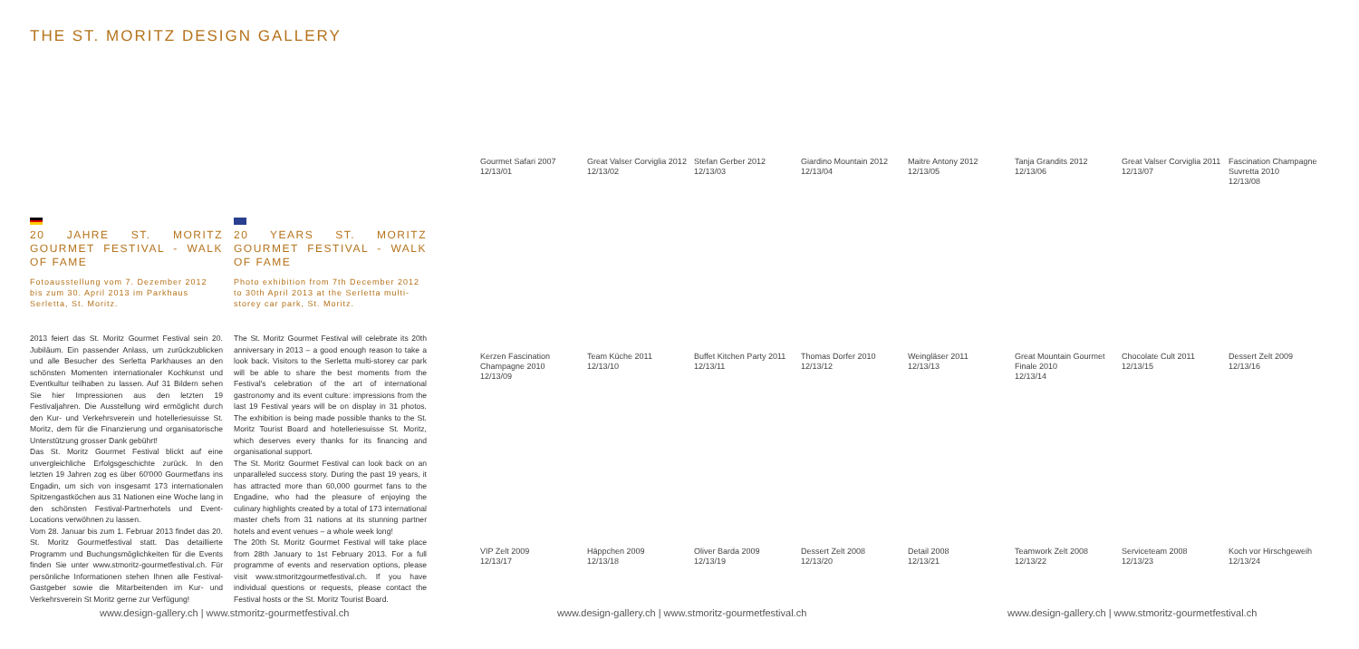THE ST. MORITZ DESIGN GALLERY
20 JAHRE ST. MORITZ GOURMET FESTIVAL - WALK OF FAME
Fotoausstellung vom 7. Dezember 2012 bis zum 30. April 2013 im Parkhaus Serletta, St. Moritz.
2013 feiert das St. Moritz Gourmet Festival sein 20. Jubiläum. Ein passender Anlass, um zurückzublicken und alle Besucher des Serletta Parkhauses an den schönsten Momenten internationaler Kochkunst und Eventkultur teilhaben zu lassen. Auf 31 Bildern sehen Sie hier Impressionen aus den letzten 19 Festivaljahren. Die Ausstellung wird ermöglicht durch den Kur- und Verkehrsverein und hotelleriesuisse St. Moritz, dem für die Finanzierung und organisatorische Unterstützung grosser Dank gebührt!
Das St. Moritz Gourmet Festival blickt auf eine unvergleichliche Erfolgsgeschichte zurück. In den letzten 19 Jahren zog es über 60'000 Gourmetfans ins Engadin, um sich von insgesamt 173 internationalen Spitzengastköchen aus 31 Nationen eine Woche lang in den schönsten Festival-Partnerhotels und Event-Locations verwöhnen zu lassen.
Vom 28. Januar bis zum 1. Februar 2013 findet das 20. St. Moritz Gourmetfestival statt. Das detaillierte Programm und Buchungsmöglichkeiten für die Events finden Sie unter www.stmoritz-gourmetfestival.ch. Für persönliche Informationen stehen Ihnen alle Festival-Gastgeber sowie die Mitarbeitenden im Kur- und Verkehrsverein St Moritz gerne zur Verfügung!
20 YEARS ST. MORITZ GOURMET FESTIVAL - WALK OF FAME
Photo exhibition from 7th December 2012 to 30th April 2013 at the Serletta multi-storey car park, St. Moritz.
The St. Moritz Gourmet Festival will celebrate its 20th anniversary in 2013 – a good enough reason to take a look back. Visitors to the Serletta multi-storey car park will be able to share the best moments from the Festival's celebration of the art of international gastronomy and its event culture: impressions from the last 19 Festival years will be on display in 31 photos. The exhibition is being made possible thanks to the St. Moritz Tourist Board and hotelleriesuisse St. Moritz, which deserves every thanks for its financing and organisational support.
The St. Moritz Gourmet Festival can look back on an unparalleled success story. During the past 19 years, it has attracted more than 60,000 gourmet fans to the Engadine, who had the pleasure of enjoying the culinary highlights created by a total of 173 international master chefs from 31 nations at its stunning partner hotels and event venues – a whole week long!
The 20th St. Moritz Gourmet Festival will take place from 28th January to 1st February 2013. For a full programme of events and reservation options, please visit www.stmoritzgourmetfestival.ch. If you have individual questions or requests, please contact the Festival hosts or the St. Moritz Tourist Board.
Gourmet Safari 2007
12/13/01
Great Valser Corviglia 2012
12/13/02
Stefan Gerber 2012
12/13/03
Giardino Mountain 2012
12/13/04
Maitre Antony 2012
12/13/05
Tanja Grandits 2012
12/13/06
Great Valser Corviglia 2011
12/13/07
Fascination Champagne Suvretta 2010
12/13/08
Kerzen Fascination Champagne 2010
12/13/09
Team Küche 2011
12/13/10
Buffet Kitchen Party 2011
12/13/11
Thomas Dorfer 2010
12/13/12
Weingläser 2011
12/13/13
Great Mountain Gourmet Finale 2010
12/13/14
Chocolate Cult 2011
12/13/15
Dessert Zelt 2009
12/13/16
VIP Zelt 2009
12/13/17
Häppchen 2009
12/13/18
Oliver Barda 2009
12/13/19
Dessert Zelt 2008
12/13/20
Detail 2008
12/13/21
Teamwork Zelt 2008
12/13/22
Serviceteam 2008
12/13/23
Koch vor Hirschgeweih
12/13/24
www.design-gallery.ch | www.stmoritz-gourmetfestival.ch
www.design-gallery.ch | www.stmoritz-gourmetfestival.ch
www.design-gallery.ch | www.stmoritz-gourmetfestival.ch